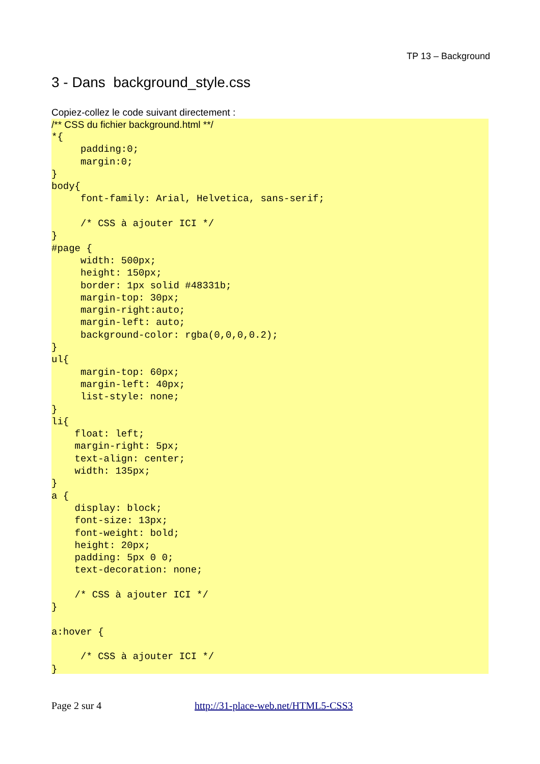TP 13 – Background
3 - Dans background_style.css
Copiez-collez le code suivant directement :
/** CSS du fichier background.html **/
*{
     padding:0;
     margin:0;
}
body{
     font-family: Arial, Helvetica, sans-serif;

     /* CSS à ajouter ICI */
}
#page {
     width: 500px;
     height: 150px;
     border: 1px solid #48331b;
     margin-top: 30px;
     margin-right:auto;
     margin-left: auto;
     background-color: rgba(0,0,0,0.2);
}
ul{
     margin-top: 60px;
     margin-left: 40px;
     list-style: none;
}
li{
    float: left;
    margin-right: 5px;
    text-align: center;
    width: 135px;
}
a {
    display: block;
    font-size: 13px;
    font-weight: bold;
    height: 20px;
    padding: 5px 0 0;
    text-decoration: none;

    /* CSS à ajouter ICI */
}

a:hover {

     /* CSS à ajouter ICI */
}
Page 2 sur 4 http://31-place-web.net/HTML5-CSS3